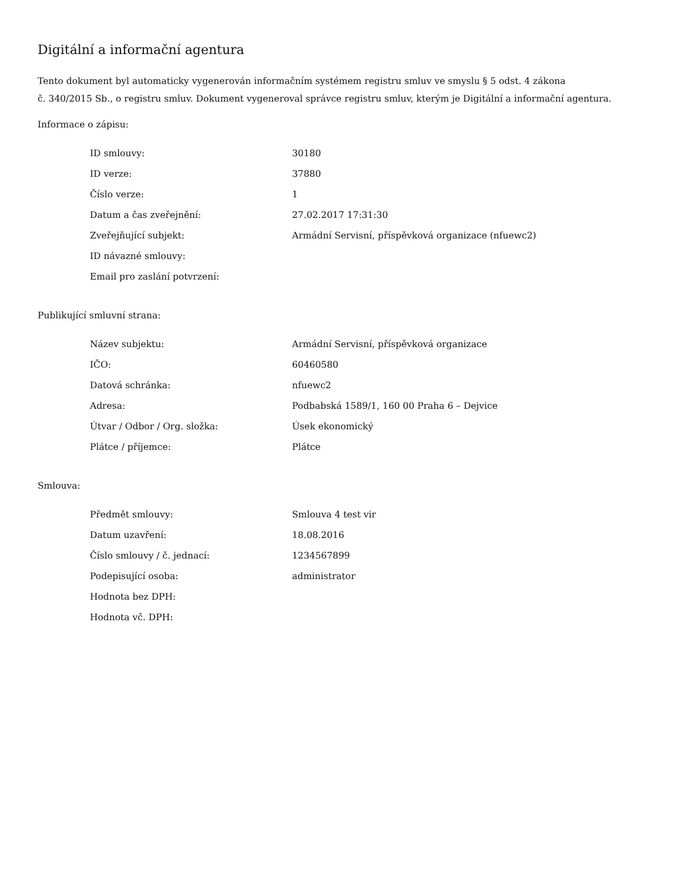Digitální a informační agentura
Tento dokument byl automaticky vygenerován informačním systémem registru smluv ve smyslu § 5 odst. 4 zákona
č. 340/2015 Sb., o registru smluv. Dokument vygeneroval správce registru smluv, kterým je Digitální a informační agentura.
Informace o zápisu:
| ID smlouvy: | 30180 |
| ID verze: | 37880 |
| Číslo verze: | 1 |
| Datum a čas zveřejnění: | 27.02.2017 17:31:30 |
| Zveřejňující subjekt: | Armádní Servisní, příspěvková organizace (nfuewc2) |
| ID návazné smlouvy: | |
| Email pro zaslání potvrzení: | |
Publikující smluvní strana:
| Název subjektu: | Armádní Servisní, příspěvková organizace |
| IČO: | 60460580 |
| Datová schránka: | nfuewc2 |
| Adresa: | Podbabská 1589/1, 160 00 Praha 6 – Dejvice |
| Útvar / Odbor / Org. složka: | Úsek ekonomický |
| Plátce / příjemce: | Plátce |
Smlouva:
| Předmět smlouvy: | Smlouva 4 test vir |
| Datum uzavření: | 18.08.2016 |
| Číslo smlouvy / č. jednací: | 1234567899 |
| Podepisující osoba: | administrator |
| Hodnota bez DPH: | |
| Hodnota vč. DPH: | |